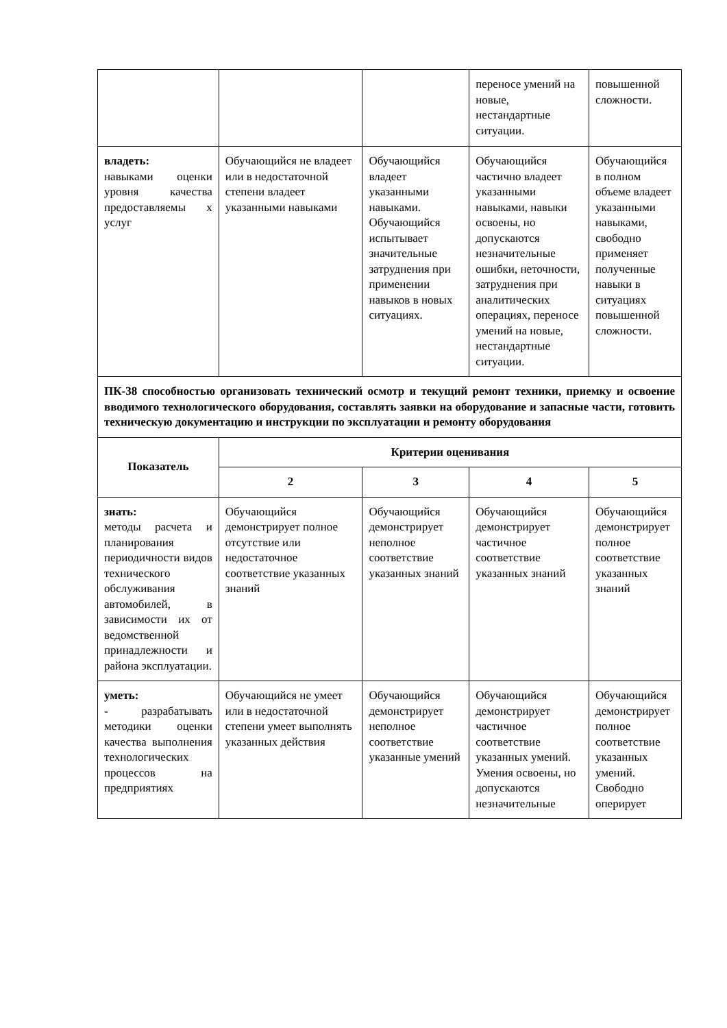| | | | переносе умений на новые, нестандартные ситуации. | повышенной сложности. |
| владеть: навыками оценки уровня качества предоставляемы х услуг | Обучающийся не владеет или в недостаточной степени владеет указанными навыками | Обучающийся владеет указанными навыками. Обучающийся испытывает значительные затруднения при применении навыков в новых ситуациях. | Обучающийся частично владеет указанными навыками, навыки освоены, но допускаются незначительные ошибки, неточности, затруднения при аналитических операциях, переносе умений на новые, нестандартные ситуации. | Обучающийся в полном объеме владеет указанными навыками, свободно применяет полученные навыки в ситуациях повышенной сложности. |
| ПК-38 способностью организовать технический осмотр и текущий ремонт техники, приемку и освоение вводимого технологического оборудования, составлять заявки на оборудование и запасные части, готовить техническую документацию и инструкции по эксплуатации и ремонту оборудования | | | | |
| Показатель | Критерии оценивания | | | |
| | 2 | 3 | 4 | 5 |
| знать: методы расчета и планирования периодичности видов технического обслуживания автомобилей, в зависимости их от ведомственной принадлежности и района эксплуатации. | Обучающийся демонстрирует полное отсутствие или недостаточное соответствие указанных знаний | Обучающийся демонстрирует неполное соответствие указанных знаний | Обучающийся демонстрирует частичное соответствие указанных знаний | Обучающийся демонстрирует полное соответствие указанных знаний |
| уметь: - разрабатывать методики оценки качества выполнения технологических процессов на предприятиях | Обучающийся не умеет или в недостаточной степени умеет выполнять указанных действия | Обучающийся демонстрирует неполное соответствие указанные умений | Обучающийся демонстрирует частичное соответствие указанных умений. Умения освоены, но допускаются незначительные | Обучающийся демонстрирует полное соответствие указанных умений. Свободно оперирует |